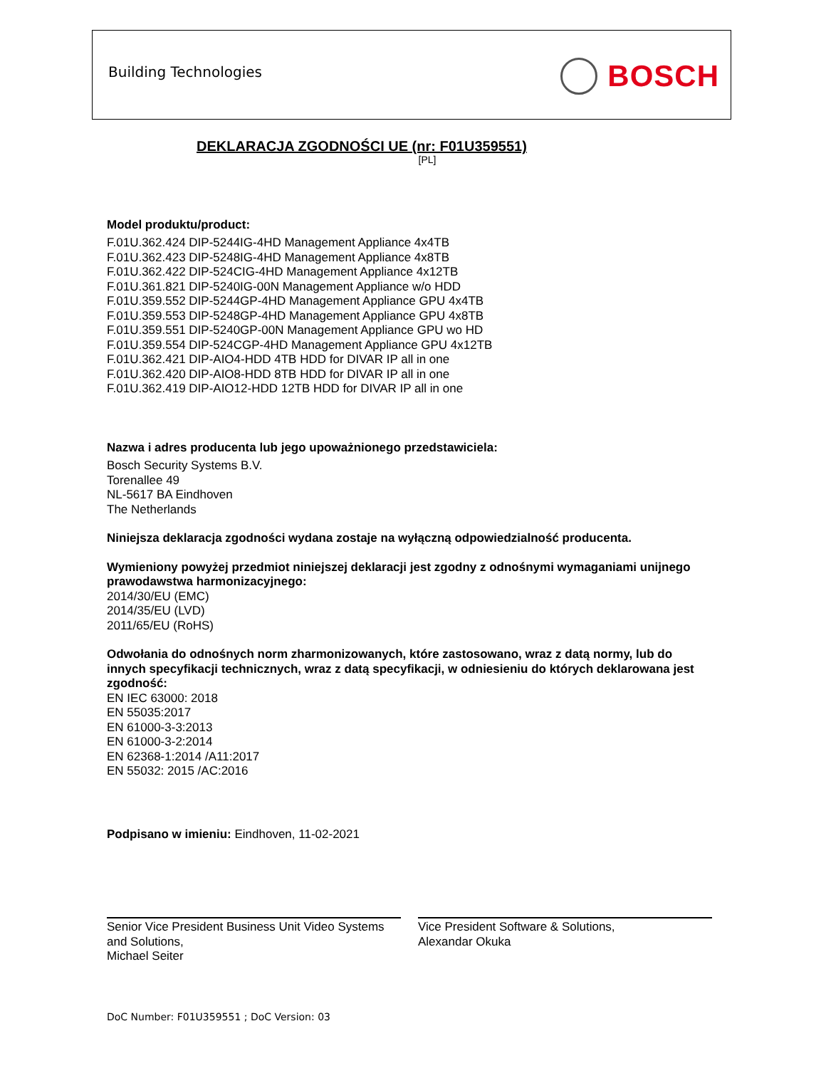Building Technologies BOSCH
DEKLARACJA ZGODNOŚCI UE (nr: F01U359551)
[PL]
Model produktu/product:
F.01U.362.424 DIP-5244IG-4HD Management Appliance 4x4TB
F.01U.362.423 DIP-5248IG-4HD Management Appliance 4x8TB
F.01U.362.422 DIP-524CIG-4HD Management Appliance 4x12TB
F.01U.361.821 DIP-5240IG-00N Management Appliance w/o HDD
F.01U.359.552 DIP-5244GP-4HD Management Appliance GPU 4x4TB
F.01U.359.553 DIP-5248GP-4HD Management Appliance GPU 4x8TB
F.01U.359.551 DIP-5240GP-00N Management Appliance GPU wo HD
F.01U.359.554 DIP-524CGP-4HD Management Appliance GPU 4x12TB
F.01U.362.421 DIP-AIO4-HDD 4TB HDD for DIVAR IP all in one
F.01U.362.420 DIP-AIO8-HDD 8TB HDD for DIVAR IP all in one
F.01U.362.419 DIP-AIO12-HDD 12TB HDD for DIVAR IP all in one
Nazwa i adres producenta lub jego upoważnionego przedstawiciela:
Bosch Security Systems B.V.
Torenallee 49
NL-5617 BA Eindhoven
The Netherlands
Niniejsza deklaracja zgodności wydana zostaje na wyłączną odpowiedzialność producenta.
Wymieniony powyżej przedmiot niniejszej deklaracji jest zgodny z odnośnymi wymaganiami unijnego prawodawstwa harmonizacyjnego:
2014/30/EU (EMC)
2014/35/EU (LVD)
2011/65/EU (RoHS)
Odwołania do odnośnych norm zharmonizowanych, które zastosowano, wraz z datą normy, lub do innych specyfikacji technicznych, wraz z datą specyfikacji, w odniesieniu do których deklarowana jest zgodność:
EN IEC 63000: 2018
EN 55035:2017
EN 61000-3-3:2013
EN 61000-3-2:2014
EN 62368-1:2014 /A11:2017
EN 55032: 2015 /AC:2016
Podpisano w imieniu: Eindhoven, 11-02-2021
Senior Vice President Business Unit Video Systems and Solutions,
Michael Seiter
Vice President Software & Solutions,
Alexandar Okuka
DoC Number: F01U359551 ; DoC Version: 03